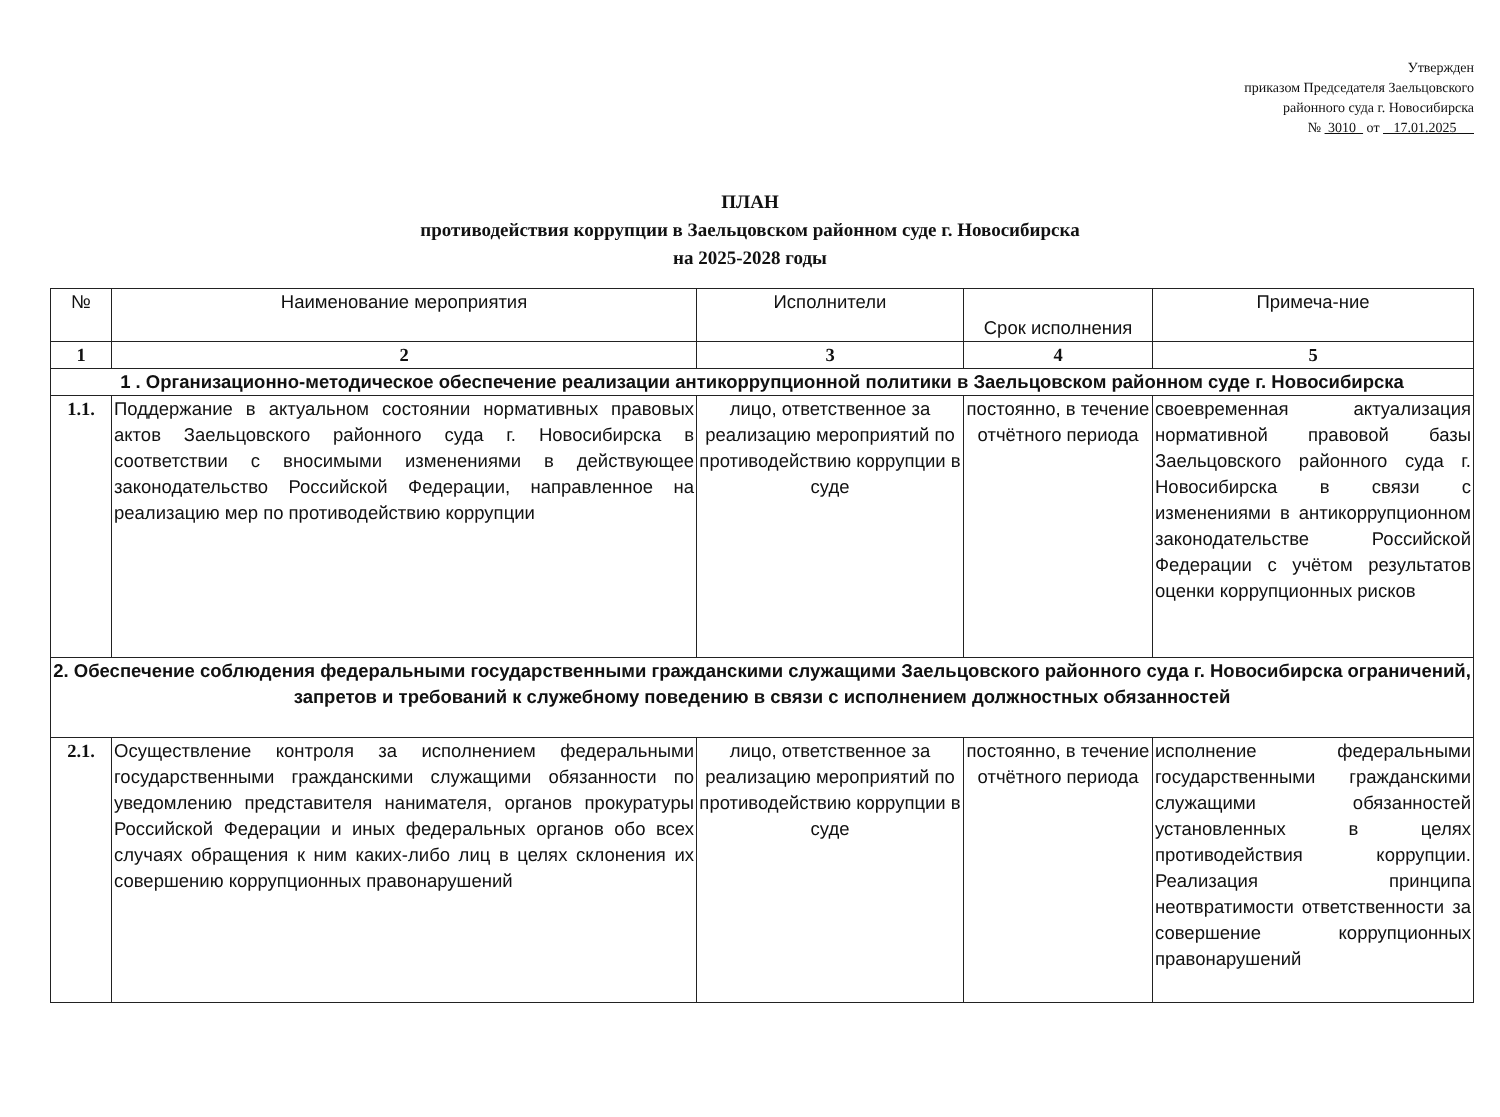Утвержден
приказом Председателя Заельцовского
районного суда г. Новосибирска
№ 3010 от 17.01.2025
ПЛАН
противодействия коррупции в Заельцовском районном суде г. Новосибирска
на 2025-2028 годы
| № | Наименование мероприятия | Исполнители | Срок исполнения | Примеча-ние |
| --- | --- | --- | --- | --- |
| 1 | 2 | 3 | 4 | 5 |
| 1 . Организационно-методическое обеспечение реализации антикоррупционной политики в Заельцовском районном суде г. Новосибирска | | | | |
| 1.1. | Поддержание в актуальном состоянии нормативных правовых актов Заельцовского районного суда г. Новосибирска в соответствии с вносимыми изменениями в действующее законодательство Российской Федерации, направленное на реализацию мер по противодействию коррупции | лицо, ответственное за реализацию мероприятий по противодействию коррупции в суде | постоянно, в течение отчётного периода | своевременная актуализация нормативной правовой базы Заельцовского районного суда г. Новосибирска в связи с изменениями в антикоррупционном законодательстве Российской Федерации с учётом результатов оценки коррупционных рисков |
| 2. Обеспечение соблюдения федеральными государственными гражданскими служащими Заельцовского районного суда г. Новосибирска ограничений, запретов и требований к служебному поведению в связи с исполнением должностных обязанностей | | | | |
| 2.1. | Осуществление контроля за исполнением федеральными государственными гражданскими служащими обязанности по уведомлению представителя нанимателя, органов прокуратуры Российской Федерации и иных федеральных органов обо всех случаях обращения к ним каких-либо лиц в целях склонения их совершению коррупционных правонарушений | лицо, ответственное за реализацию мероприятий по противодействию коррупции в суде | постоянно, в течение отчётного периода | исполнение федеральными государственными гражданскими служащими обязанностей установленных в целях противодействия коррупции. Реализация принципа неотвратимости ответственности за совершение коррупционных правонарушений |